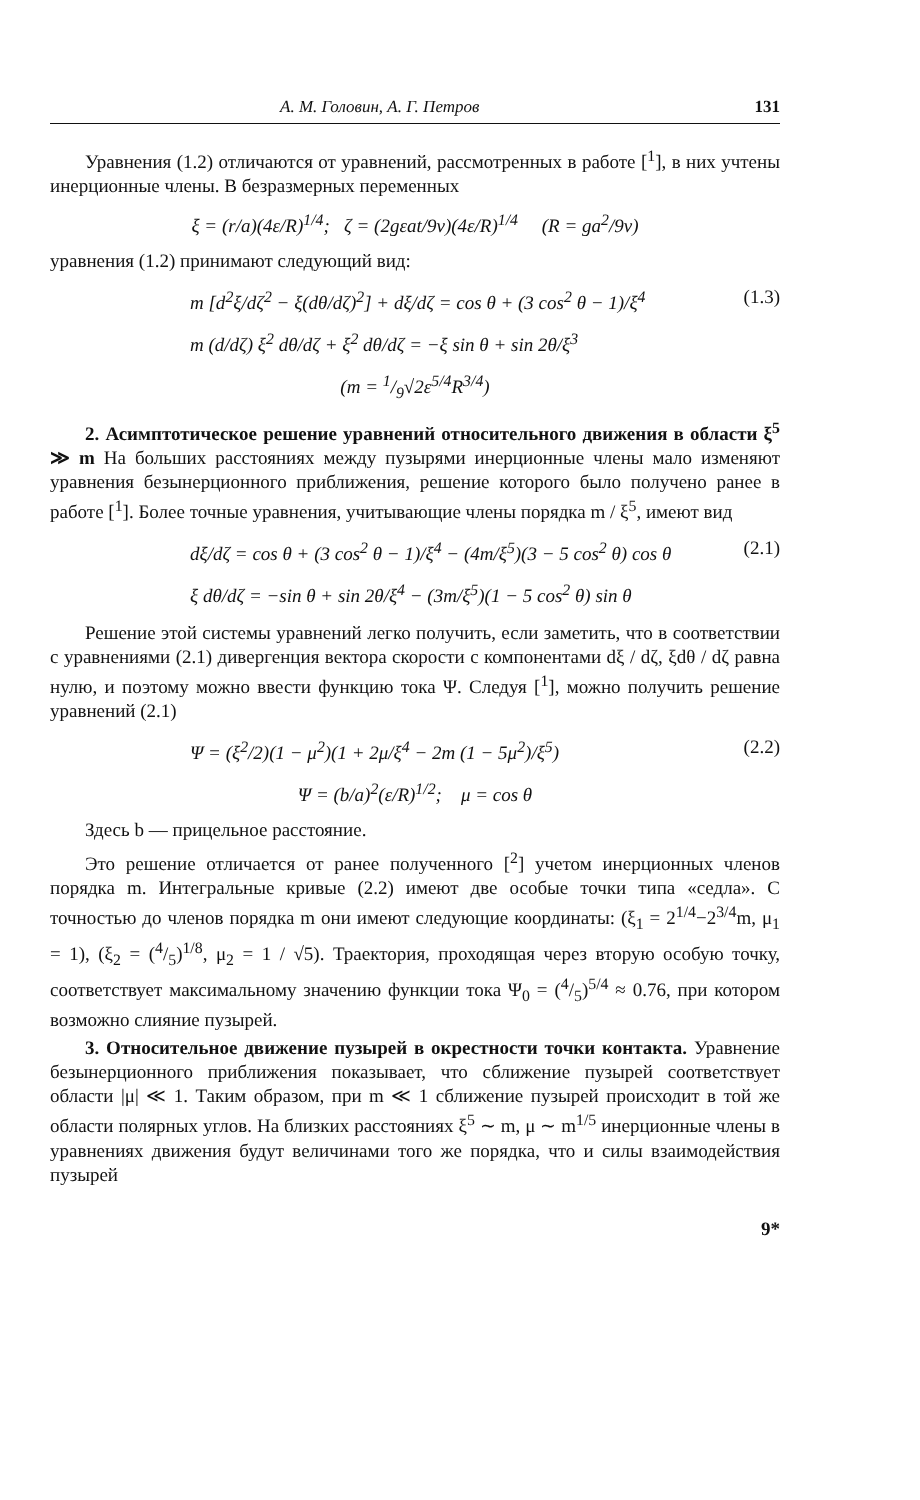А. М. Головин, А. Г. Петров 131
Уравнения (1.2) отличаются от уравнений, рассмотренных в работе [<sup>1</sup>], в них учтены инерционные члены. В безразмерных переменных
ξ = (r/a)(4ε/R)<sup>1/4</sup>; ζ = (2gεat/9ν)(4ε/R)<sup>1/4</sup> (R = ga<sup>2</sup>/9ν)
уравнения (1.2) принимают следующий вид:
m [d<sup>2</sup>ξ/dζ<sup>2</sup> − ξ(dθ/dζ)<sup>2</sup>] + dξ/dζ = cos θ + (3 cos<sup>2</sup> θ − 1)/ξ<sup>4</sup> (1.3)
m (d/dζ) ξ<sup>2</sup> dθ/dζ + ξ<sup>2</sup> dθ/dζ = −ξ sin θ + sin 2θ/ξ<sup>3</sup>
(m = 1/9√2ε<sup>5/4</sup>R<sup>3/4</sup>)
2. Асимптотическое решение уравнений относительного движения в области ξ<sup>5</sup> ≫ m На больших расстояниях между пузырями инерционные члены мало изменяют уравнения безынерционного приближения, решение которого было получено ранее в работе [<sup>1</sup>]. Более точные уравнения, учитывающие члены порядка m / ξ<sup>5</sup>, имеют вид
dξ/dζ = cos θ + (3 cos<sup>2</sup> θ − 1)/ξ<sup>4</sup> − (4m/ξ<sup>5</sup>)(3 − 5 cos<sup>2</sup> θ) cos θ (2.1)
ξ dθ/dζ = −sin θ + sin 2θ/ξ<sup>4</sup> − (3m/ξ<sup>5</sup>)(1 − 5 cos<sup>2</sup> θ) sin θ
Решение этой системы уравнений легко получить, если заметить, что в соответствии с уравнениями (2.1) дивергенция вектора скорости с компонентами dξ / dζ, ξdθ / dζ равна нулю, и поэтому можно ввести функцию тока Ψ. Следуя [<sup>1</sup>], можно получить решение уравнений (2.1)
Ψ = (ξ<sup>2</sup>/2)(1 − μ<sup>2</sup>)(1 + 2μ/ξ<sup>4</sup> − 2m (1 − 5μ<sup>2</sup>)/ξ<sup>5</sup>) (2.2)
Ψ = (b/a)<sup>2</sup>(ε/R)<sup>1/2</sup>; μ = cos θ
Здесь b — прицельное расстояние.
Это решение отличается от ранее полученного [<sup>2</sup>] учетом инерционных членов порядка m. Интегральные кривые (2.2) имеют две особые точки типа «седла». С точностью до членов порядка m они имеют следующие координаты: (ξ<sub>1</sub> = 2<sup>1/4</sup>−2<sup>3/4</sup>m, μ<sub>1</sub> = 1), (ξ<sub>2</sub> = (4/5)<sup>1/8</sup>, μ<sub>2</sub> = 1 / √5). Траектория, проходящая через вторую особую точку, соответствует максимальному значению функции тока Ψ<sub>0</sub> = (4/5)<sup>5/4</sup> ≈ 0.76, при котором возможно слияние пузырей.
3. Относительное движение пузырей в окрестности точки контакта. Уравнение безынерционного приближения показывает, что сближение пузырей соответствует области |μ| ≪ 1. Таким образом, при m ≪ 1 сближение пузырей происходит в той же области полярных углов. На близких расстояниях ξ<sup>5</sup> ∼ m, μ ∼ m<sup>1/5</sup> инерционные члены в уравнениях движения будут величинами того же порядка, что и силы взаимодействия пузырей
9*